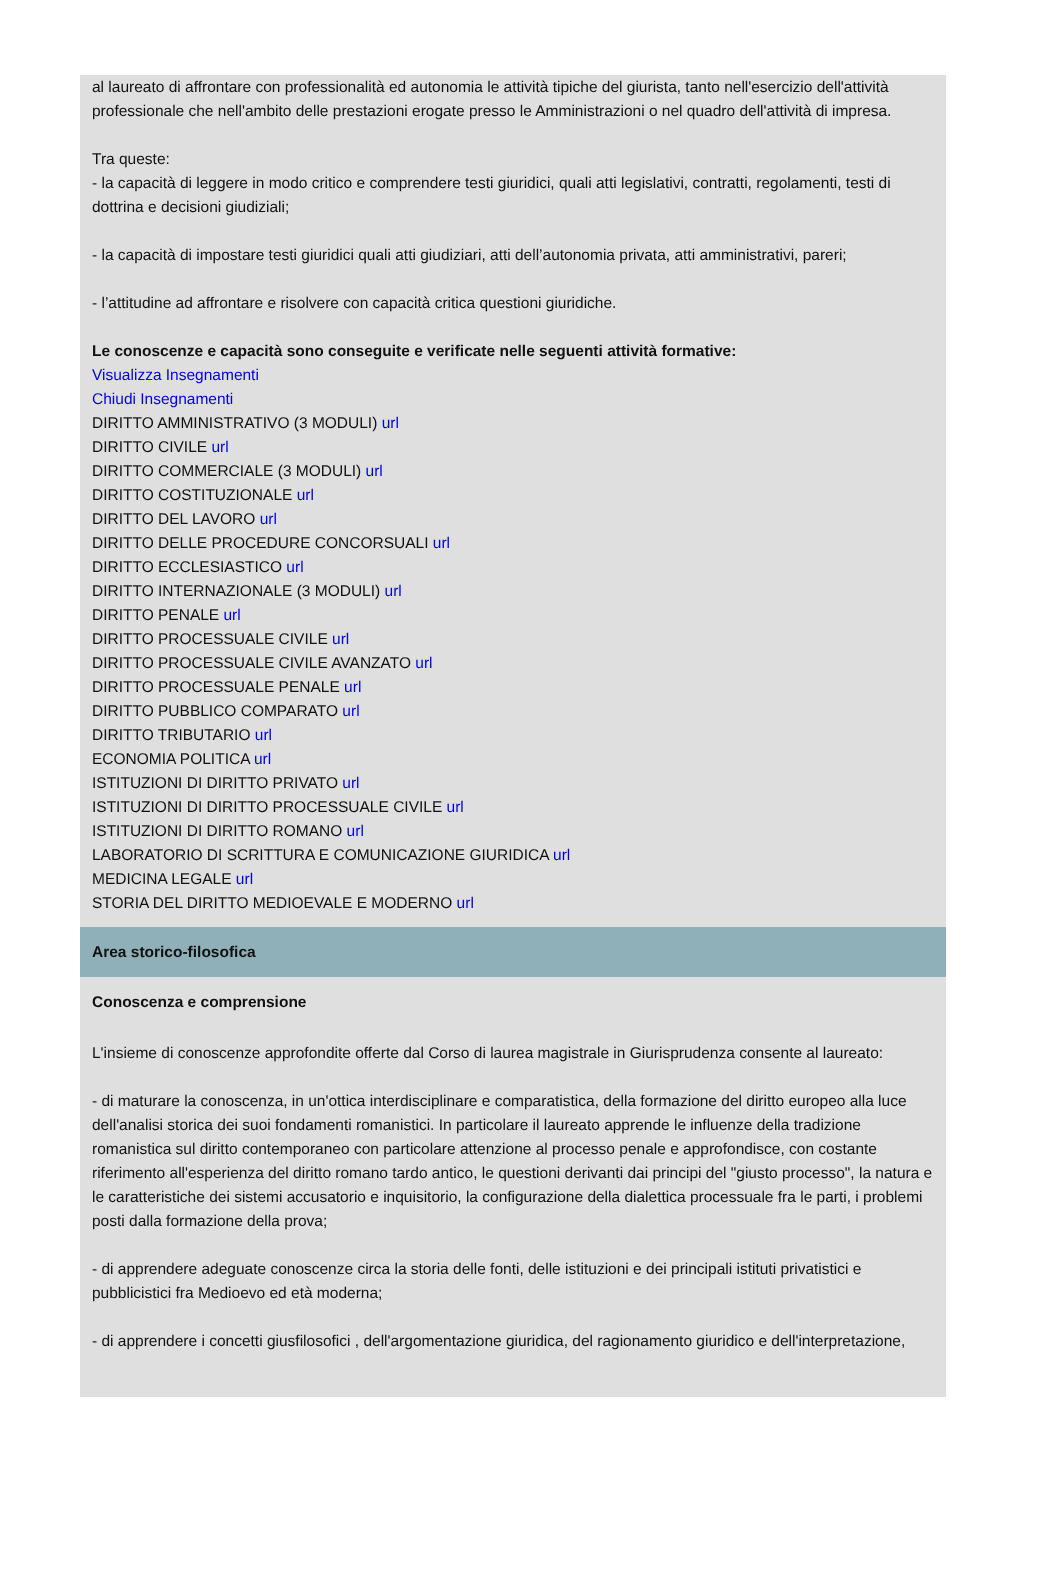al laureato di affrontare con professionalità ed autonomia le attività tipiche del giurista, tanto nell'esercizio dell'attività professionale che nell'ambito delle prestazioni erogate presso le Amministrazioni o nel quadro dell'attività di impresa.
Tra queste:
- la capacità di leggere in modo critico e comprendere testi giuridici, quali atti legislativi, contratti, regolamenti, testi di dottrina e decisioni giudiziali;
- la capacità di impostare testi giuridici quali atti giudiziari, atti dell’autonomia privata, atti amministrativi, pareri;
- l’attitudine ad affrontare e risolvere con capacità critica questioni giuridiche.
Le conoscenze e capacità sono conseguite e verificate nelle seguenti attività formative:
Visualizza Insegnamenti
Chiudi Insegnamenti
DIRITTO AMMINISTRATIVO (3 MODULI) url
DIRITTO CIVILE url
DIRITTO COMMERCIALE (3 MODULI) url
DIRITTO COSTITUZIONALE url
DIRITTO DEL LAVORO url
DIRITTO DELLE PROCEDURE CONCORSUALI url
DIRITTO ECCLESIASTICO url
DIRITTO INTERNAZIONALE (3 MODULI) url
DIRITTO PENALE url
DIRITTO PROCESSUALE CIVILE url
DIRITTO PROCESSUALE CIVILE AVANZATO url
DIRITTO PROCESSUALE PENALE url
DIRITTO PUBBLICO COMPARATO url
DIRITTO TRIBUTARIO url
ECONOMIA POLITICA url
ISTITUZIONI DI DIRITTO PRIVATO url
ISTITUZIONI DI DIRITTO PROCESSUALE CIVILE url
ISTITUZIONI DI DIRITTO ROMANO url
LABORATORIO DI SCRITTURA E COMUNICAZIONE GIURIDICA url
MEDICINA LEGALE url
STORIA DEL DIRITTO MEDIOEVALE E MODERNO url
Area storico-filosofica
Conoscenza e comprensione
L'insieme di conoscenze approfondite offerte dal Corso di laurea magistrale in Giurisprudenza consente al laureato:
- di maturare la conoscenza, in un'ottica interdisciplinare e comparatistica, della formazione del diritto europeo alla luce dell'analisi storica dei suoi fondamenti romanistici. In particolare il laureato apprende le influenze della tradizione romanistica sul diritto contemporaneo con particolare attenzione al processo penale e approfondisce, con costante riferimento all'esperienza del diritto romano tardo antico, le questioni derivanti dai principi del "giusto processo", la natura e le caratteristiche dei sistemi accusatorio e inquisitorio, la configurazione della dialettica processuale fra le parti, i problemi posti dalla formazione della prova;
- di apprendere adeguate conoscenze circa la storia delle fonti, delle istituzioni e dei principali istituti privatistici e pubblicistici fra Medioevo ed età moderna;
- di apprendere i concetti giusfilosofici , dell'argomentazione giuridica, del ragionamento giuridico e dell'interpretazione,